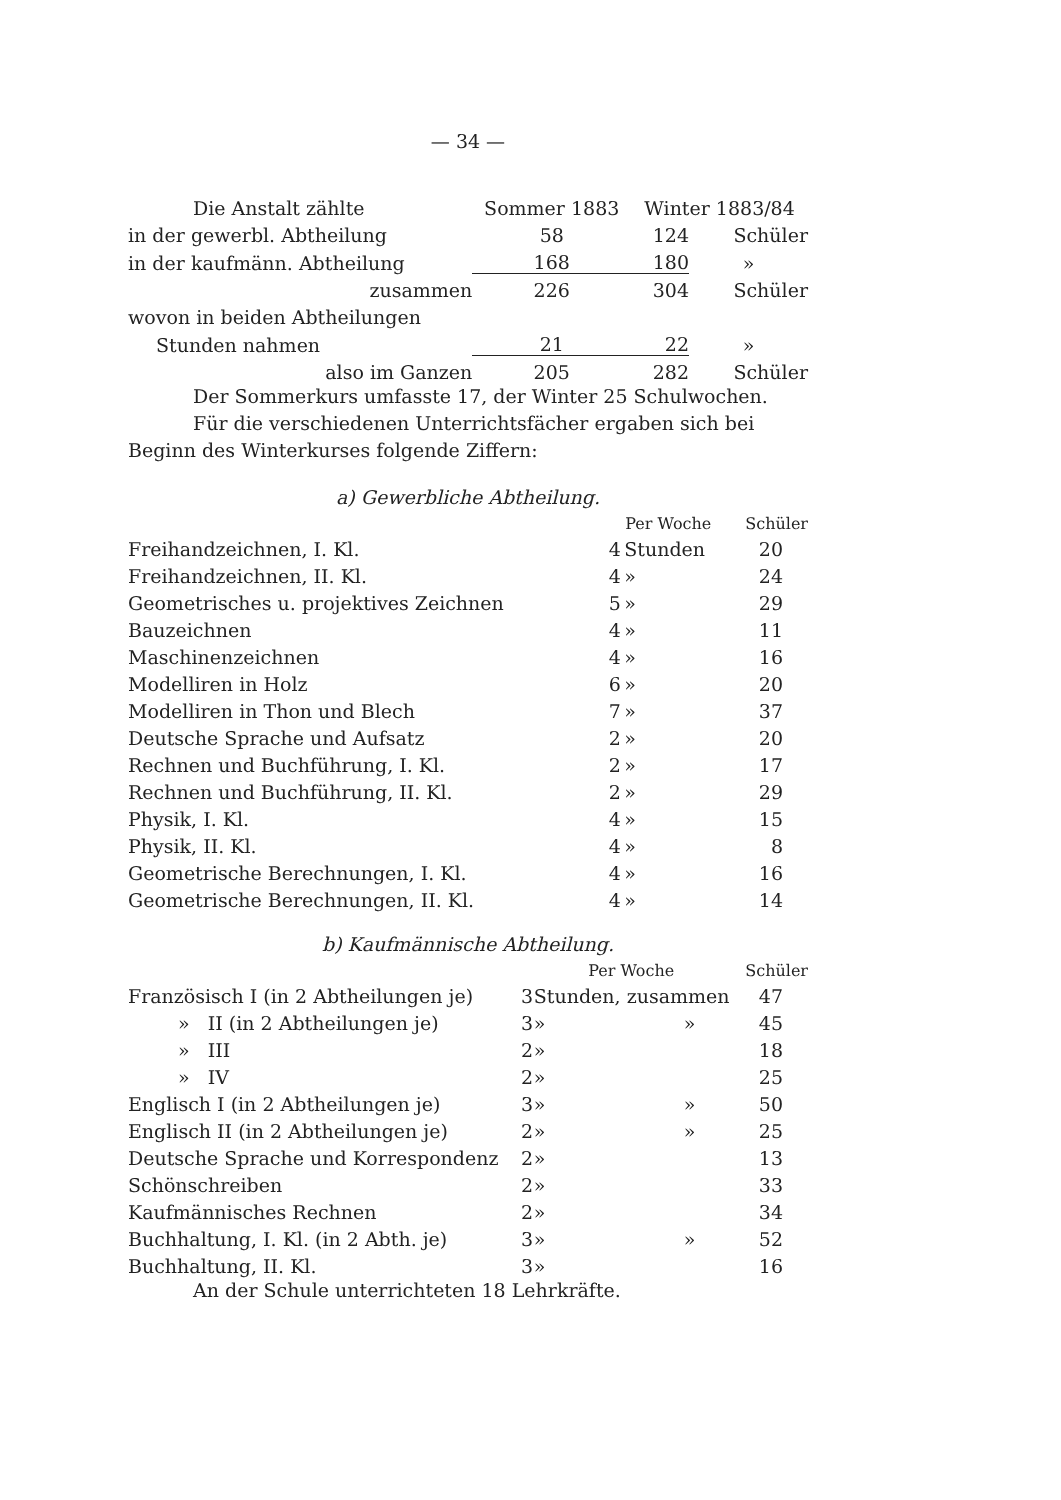— 34 —
| Die Anstalt zählte | Sommer 1883 | Winter 1883/84 | |
| in der gewerbl. Abtheilung | 58 | 124 | Schüler |
| in der kaufmänn. Abtheilung | 168 | 180 | » |
| zusammen | 226 | 304 | Schüler |
| wovon in beiden Abtheilungen | | | |
| Stunden nahmen | 21 | 22 | » |
| also im Ganzen | 205 | 282 | Schüler |
Der Sommerkurs umfasste 17, der Winter 25 Schulwochen.
Für die verschiedenen Unterrichtsfächer ergaben sich bei Beginn des Winterkurses folgende Ziffern:
a) Gewerbliche Abtheilung.
| | Per Woche | | Schüler |
| --- | --- | --- | --- |
| Freihandzeichnen, I. Kl. | 4 | Stunden | 20 |
| Freihandzeichnen, II. Kl. | 4 | » | 24 |
| Geometrisches u. projektives Zeichnen | 5 | » | 29 |
| Bauzeichnen | 4 | » | 11 |
| Maschinenzeichnen | 4 | » | 16 |
| Modelliren in Holz | 6 | » | 20 |
| Modelliren in Thon und Blech | 7 | » | 37 |
| Deutsche Sprache und Aufsatz | 2 | » | 20 |
| Rechnen und Buchführung, I. Kl. | 2 | » | 17 |
| Rechnen und Buchführung, II. Kl. | 2 | » | 29 |
| Physik, I. Kl. | 4 | » | 15 |
| Physik, II. Kl. | 4 | » | 8 |
| Geometrische Berechnungen, I. Kl. | 4 | » | 16 |
| Geometrische Berechnungen, II. Kl. | 4 | » | 14 |
b) Kaufmännische Abtheilung.
| | Per Woche | | | Schüler |
| --- | --- | --- | --- | --- |
| Französisch I (in 2 Abtheilungen je) | 3 | Stunden, zusammen | | 47 |
| » II (in 2 Abtheilungen je) | 3 | » | » | 45 |
| » III | 2 | » | | 18 |
| » IV | 2 | » | | 25 |
| Englisch I (in 2 Abtheilungen je) | 3 | » | » | 50 |
| Englisch II (in 2 Abtheilungen je) | 2 | » | » | 25 |
| Deutsche Sprache und Korrespondenz | 2 | » | | 13 |
| Schönschreiben | 2 | » | | 33 |
| Kaufmännisches Rechnen | 2 | » | | 34 |
| Buchhaltung, I. Kl. (in 2 Abth. je) | 3 | » | » | 52 |
| Buchhaltung, II. Kl. | 3 | » | | 16 |
An der Schule unterrichteten 18 Lehrkräfte.